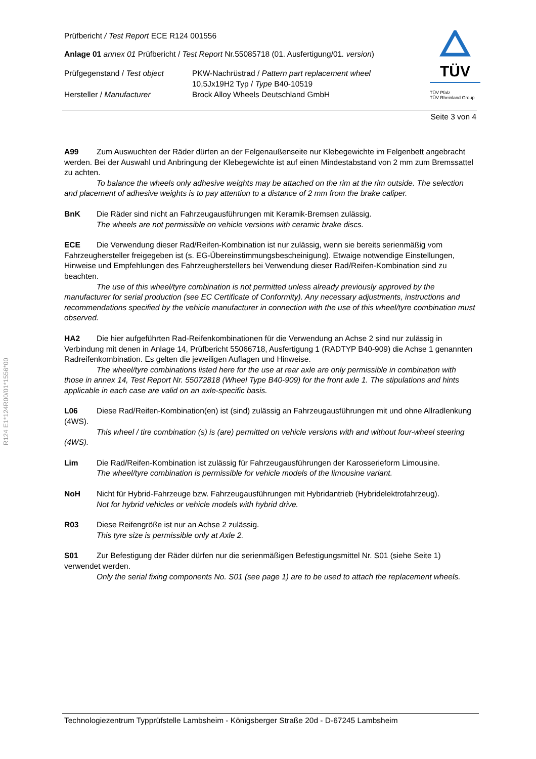R124 E1*124R00/01*1556*00
TÜV
TÜV Pfalz
TÜV Rheinland Group
Prüfbericht / Test Report ECE R124 001556
Anlage 01 annex 01 Prüfbericht / Test Report Nr.55085718 (01. Ausfertigung/01. version)
Prüfgegenstand / Test object
PKW-Nachrüstrad / Pattern part replacement wheel
10,5Jx19H2 Typ / Type B40-10519
Hersteller / Manufacturer
Brock Alloy Wheels Deutschland GmbH
Seite 3 von 4
A99 Zum Auswuchten der Räder dürfen an der Felgenaußenseite nur Klebegewichte im Felgenbett angebracht werden. Bei der Auswahl und Anbringung der Klebegewichte ist auf einen Mindestabstand von 2 mm zum Bremssattel zu achten.
To balance the wheels only adhesive weights may be attached on the rim at the rim outside. The selection and placement of adhesive weights is to pay attention to a distance of 2 mm from the brake caliper.
BnK Die Räder sind nicht an Fahrzeugausführungen mit Keramik-Bremsen zulässig.
The wheels are not permissible on vehicle versions with ceramic brake discs.
ECE Die Verwendung dieser Rad/Reifen-Kombination ist nur zulässig, wenn sie bereits serienmäßig vom Fahrzeughersteller freigegeben ist (s. EG-Übereinstimmungsbescheinigung). Etwaige notwendige Einstellungen, Hinweise und Empfehlungen des Fahrzeugherstellers bei Verwendung dieser Rad/Reifen-Kombination sind zu beachten.
The use of this wheel/tyre combination is not permitted unless already previously approved by the manufacturer for serial production (see EC Certificate of Conformity). Any necessary adjustments, instructions and recommendations specified by the vehicle manufacturer in connection with the use of this wheel/tyre combination must observed.
HA2 Die hier aufgeführten Rad-Reifenkombinationen für die Verwendung an Achse 2 sind nur zulässig in Verbindung mit denen in Anlage 14, Prüfbericht 55066718, Ausfertigung 1 (RADTYP B40-909) die Achse 1 genannten Radreifenkombination. Es gelten die jeweiligen Auflagen und Hinweise.
The wheel/tyre combinations listed here for the use at rear axle are only permissible in combination with those in annex 14, Test Report Nr. 55072818 (Wheel Type B40-909) for the front axle 1. The stipulations and hints applicable in each case are valid on an axle-specific basis.
L06 Diese Rad/Reifen-Kombination(en) ist (sind) zulässig an Fahrzeugausführungen mit und ohne Allradlenkung (4WS).
This wheel / tire combination (s) is (are) permitted on vehicle versions with and without four-wheel steering (4WS).
Lim Die Rad/Reifen-Kombination ist zulässig für Fahrzeugausführungen der Karosserieform Limousine.
The wheel/tyre combination is permissible for vehicle models of the limousine variant.
NoH Nicht für Hybrid-Fahrzeuge bzw. Fahrzeugausführungen mit Hybridantrieb (Hybridelektrofahrzeug).
Not for hybrid vehicles or vehicle models with hybrid drive.
R03 Diese Reifengröße ist nur an Achse 2 zulässig.
This tyre size is permissible only at Axle 2.
S01 Zur Befestigung der Räder dürfen nur die serienmäßigen Befestigungsmittel Nr. S01 (siehe Seite 1) verwendet werden.
Only the serial fixing components No. S01 (see page 1) are to be used to attach the replacement wheels.
Technologiezentrum Typprüfstelle Lambsheim - Königsberger Straße 20d - D-67245 Lambsheim